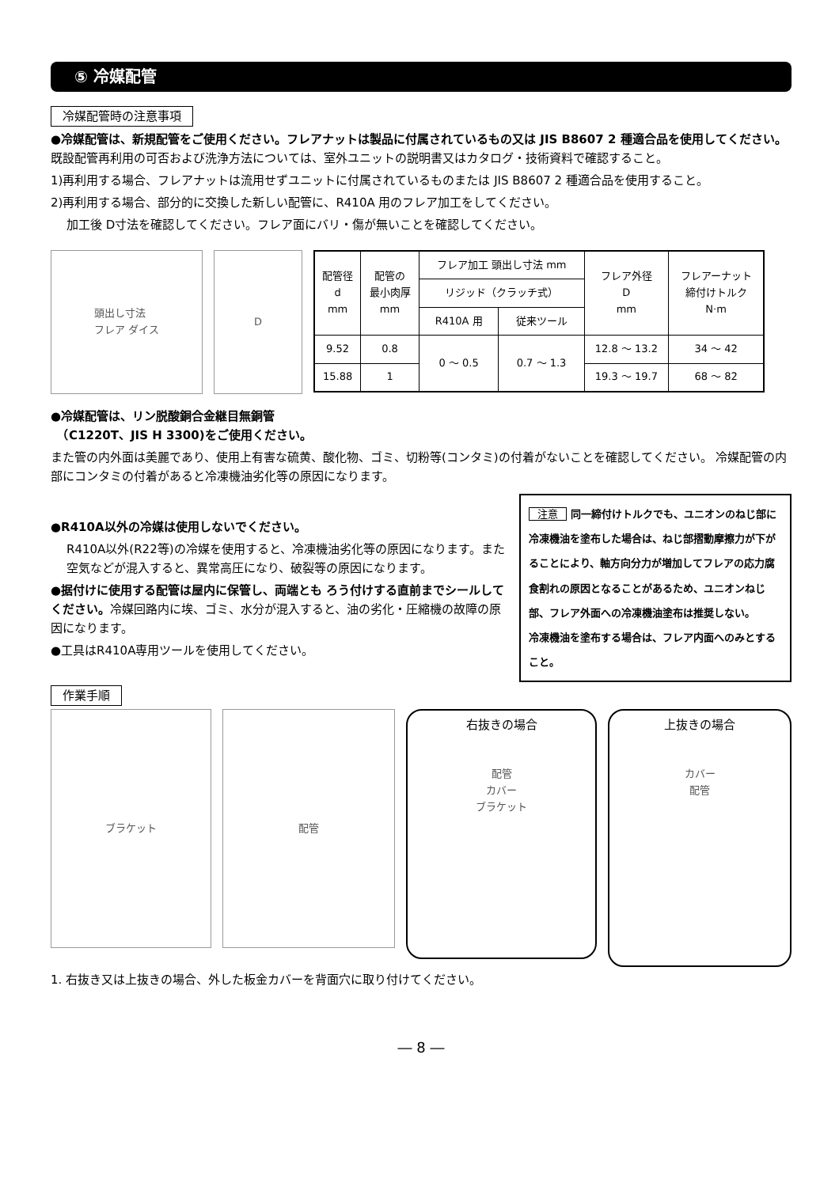⑤ 冷媒配管
冷媒配管時の注意事項
●冷媒配管は、新規配管をご使用ください。フレアナットは製品に付属されているもの又は JIS B8607 2 種適合品を使用してください。既設配管再利用の可否および洗浄方法については、室外ユニットの説明書又はカタログ・技術資料で確認すること。
1)再利用する場合、フレアナットは流用せずユニットに付属されているものまたは JIS B8607 2 種適合品を使用すること。
2)再利用する場合、部分的に交換した新しい配管に、R410A 用のフレア加工をしてください。
加工後 D寸法を確認してください。フレア面にバリ・傷が無いことを確認してください。
頭出し寸法
フレア ダイス
D
| 配管径 d mm | 配管の 最小肉厚 mm | フレア加工 頭出し寸法 mm | | フレア外径 D mm | フレアーナット 締付けトルク N·m |
| | | リジッド（クラッチ式） | | | |
| | | R410A 用 | 従来ツール | | |
| 9.52 | 0.8 | 0 ～ 0.5 | 0.7 ～ 1.3 | 12.8 ～ 13.2 | 34 ～ 42 |
| 15.88 | 1 | | | 19.3 ～ 19.7 | 68 ～ 82 |
●冷媒配管は、リン脱酸銅合金継目無銅管
　（C1220T、JIS H 3300)をご使用ください。
また管の内外面は美麗であり、使用上有害な硫黄、酸化物、ゴミ、切粉等(コンタミ)の付着がないことを確認してください。 冷媒配管の内部にコンタミの付着があると冷凍機油劣化等の原因になります。
●R410A以外の冷媒は使用しないでください。
R410A以外(R22等)の冷媒を使用すると、冷凍機油劣化等の原因になります。また空気などが混入すると、異常高圧になり、破裂等の原因になります。
●据付けに使用する配管は屋内に保管し、両端とも ろう付けする直前までシールしてください。冷媒回路内に埃、ゴミ、水分が混入すると、油の劣化・圧縮機の故障の原因になります。
●工具はR410A専用ツールを使用してください。
注意 同一締付けトルクでも、ユニオンのねじ部に冷凍機油を塗布した場合は、ねじ部摺動摩擦力が下がることにより、軸方向分力が増加してフレアの応力腐食割れの原因となることがあるため、ユニオンねじ部、フレア外面への冷凍機油塗布は推奨しない。
冷凍機油を塗布する場合は、フレア内面へのみとすること。
作業手順
ブラケット 配管
右抜きの場合
配管
カバー
ブラケット
上抜きの場合
カバー
配管
1. 右抜き又は上抜きの場合、外した板金カバーを背面穴に取り付けてください。
― 8 ―